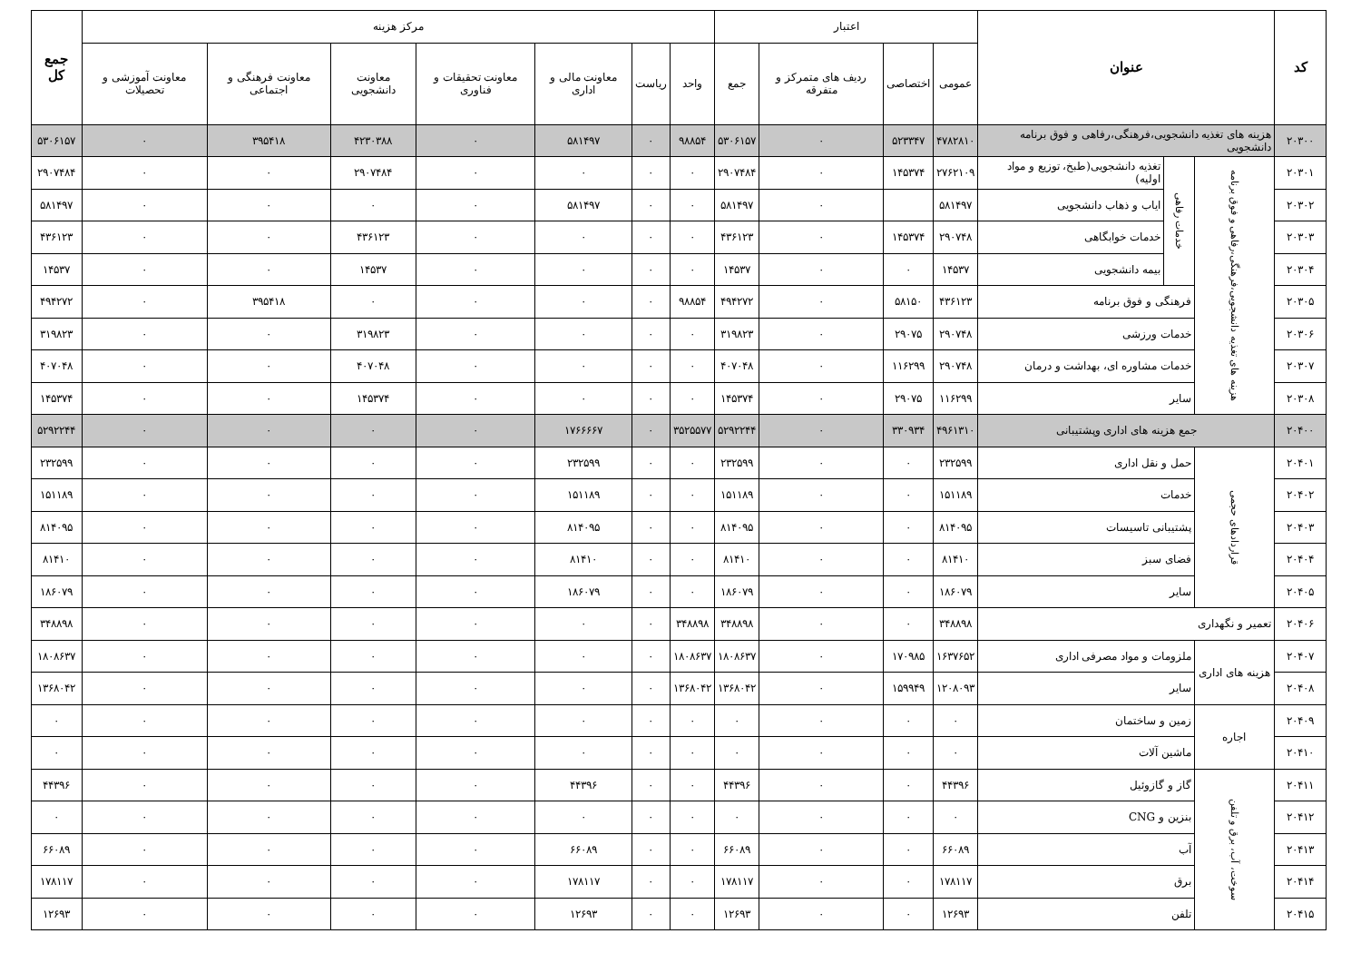| کد | عنوان | | | اعتبار | | | | مرکز هزینه | | | | | | | جمع کل |
| --- | --- | --- | --- | --- | --- | --- | --- | --- | --- | --- | --- | --- | --- | --- | --- |
| | | | | عمومی | اختصاصی | ردیف های متمرکز و متفرقه | جمع | واحد | ریاست | معاونت مالی و اداری | معاونت تحقیقات و فناوری | معاونت دانشجویی | معاونت فرهنگی و اجتماعی | معاونت آموزشی و تحصیلات | |
| ۲۰۳۰۰ | هزینه های تغذیه دانشجویی،فرهنگی،رفاهی و فوق برنامه دانشجویی | | | ۴۷۸۲۸۱۰ | ۵۲۳۳۴۷ | ۰ | ۵۳۰۶۱۵۷ | ۹۸۸۵۴ | ۰ | ۵۸۱۴۹۷ | ۰ | ۴۲۳۰۳۸۸ | ۳۹۵۴۱۸ | ۰ | ۵۳۰۶۱۵۷ |
| ۲۰۳۰۱ | هزینه های تغذیه دانشجویی،فرهنگی،رفاهی و فوق برنامه | خدمات رفاهی | تغذیه دانشجویی(طبخ، توزیع و مواد اولیه) | ۲۷۶۲۱۰۹ | ۱۴۵۳۷۴ | ۰ | ۲۹۰۷۴۸۴ | ۰ | ۰ | ۰ | ۰ | ۲۹۰۷۴۸۴ | ۰ | ۰ | ۲۹۰۷۴۸۴ |
| ۲۰۳۰۲ | | | ایاب و ذهاب دانشجویی | ۵۸۱۴۹۷ | | ۰ | ۵۸۱۴۹۷ | ۰ | ۰ | ۵۸۱۴۹۷ | ۰ | ۰ | ۰ | ۰ | ۵۸۱۴۹۷ |
| ۲۰۳۰۳ | | | خدمات خوابگاهی | ۲۹۰۷۴۸ | ۱۴۵۳۷۴ | ۰ | ۴۳۶۱۲۳ | ۰ | ۰ | ۰ | ۰ | ۴۳۶۱۲۳ | ۰ | ۰ | ۴۳۶۱۲۳ |
| ۲۰۳۰۴ | | | بیمه دانشجویی | ۱۴۵۳۷ | ۰ | ۰ | ۱۴۵۳۷ | ۰ | ۰ | ۰ | ۰ | ۱۴۵۳۷ | ۰ | ۰ | ۱۴۵۳۷ |
| ۲۰۳۰۵ | | فرهنگی و فوق برنامه | | ۴۳۶۱۲۳ | ۵۸۱۵۰ | ۰ | ۴۹۴۲۷۲ | ۹۸۸۵۴ | ۰ | ۰ | ۰ | ۰ | ۳۹۵۴۱۸ | ۰ | ۴۹۴۲۷۲ |
| ۲۰۳۰۶ | | خدمات ورزشی | | ۲۹۰۷۴۸ | ۲۹۰۷۵ | ۰ | ۳۱۹۸۲۳ | ۰ | ۰ | ۰ | ۰ | ۳۱۹۸۲۳ | ۰ | ۰ | ۳۱۹۸۲۳ |
| ۲۰۳۰۷ | | خدمات مشاوره ای، بهداشت و درمان | | ۲۹۰۷۴۸ | ۱۱۶۲۹۹ | ۰ | ۴۰۷۰۴۸ | ۰ | ۰ | ۰ | ۰ | ۴۰۷۰۴۸ | ۰ | ۰ | ۴۰۷۰۴۸ |
| ۲۰۳۰۸ | | سایر | | ۱۱۶۲۹۹ | ۲۹۰۷۵ | ۰ | ۱۴۵۳۷۴ | ۰ | ۰ | ۰ | ۰ | ۱۴۵۳۷۴ | ۰ | ۰ | ۱۴۵۳۷۴ |
| ۲۰۴۰۰ | جمع هزینه های اداری وپشتیبانی | | | ۴۹۶۱۳۱۰ | ۳۳۰۹۳۴ | ۰ | ۵۲۹۲۲۴۴ | ۳۵۲۵۵۷۷ | ۰ | ۱۷۶۶۶۶۷ | ۰ | ۰ | ۰ | ۰ | ۵۲۹۲۲۴۴ |
| ۲۰۴۰۱ | قراردادهای حجمی | حمل و نقل اداری | | ۲۳۲۵۹۹ | ۰ | ۰ | ۲۳۲۵۹۹ | ۰ | ۰ | ۲۳۲۵۹۹ | ۰ | ۰ | ۰ | ۰ | ۲۳۲۵۹۹ |
| ۲۰۴۰۲ | | خدمات | | ۱۵۱۱۸۹ | ۰ | ۰ | ۱۵۱۱۸۹ | ۰ | ۰ | ۱۵۱۱۸۹ | ۰ | ۰ | ۰ | ۰ | ۱۵۱۱۸۹ |
| ۲۰۴۰۳ | | پشتیبانی تاسیسات | | ۸۱۴۰۹۵ | ۰ | ۰ | ۸۱۴۰۹۵ | ۰ | ۰ | ۸۱۴۰۹۵ | ۰ | ۰ | ۰ | ۰ | ۸۱۴۰۹۵ |
| ۲۰۴۰۴ | | فضای سبز | | ۸۱۴۱۰ | ۰ | ۰ | ۸۱۴۱۰ | ۰ | ۰ | ۸۱۴۱۰ | ۰ | ۰ | ۰ | ۰ | ۸۱۴۱۰ |
| ۲۰۴۰۵ | | سایر | | ۱۸۶۰۷۹ | ۰ | ۰ | ۱۸۶۰۷۹ | ۰ | ۰ | ۱۸۶۰۷۹ | ۰ | ۰ | ۰ | ۰ | ۱۸۶۰۷۹ |
| ۲۰۴۰۶ | تعمیر و نگهداری | | | ۳۴۸۸۹۸ | ۰ | ۰ | ۳۴۸۸۹۸ | ۳۴۸۸۹۸ | ۰ | ۰ | ۰ | ۰ | ۰ | ۰ | ۳۴۸۸۹۸ |
| ۲۰۴۰۷ | هزینه های اداری | ملزومات و مواد مصرفی اداری | | ۱۶۳۷۶۵۲ | ۱۷۰۹۸۵ | ۰ | ۱۸۰۸۶۳۷ | ۱۸۰۸۶۳۷ | ۰ | ۰ | ۰ | ۰ | ۰ | ۰ | ۱۸۰۸۶۳۷ |
| ۲۰۴۰۸ | | سایر | | ۱۲۰۸۰۹۳ | ۱۵۹۹۴۹ | ۰ | ۱۳۶۸۰۴۲ | ۱۳۶۸۰۴۲ | ۰ | ۰ | ۰ | ۰ | ۰ | ۰ | ۱۳۶۸۰۴۲ |
| ۲۰۴۰۹ | اجاره | زمین و ساختمان | | ۰ | ۰ | ۰ | ۰ | ۰ | ۰ | ۰ | ۰ | ۰ | ۰ | ۰ | ۰ |
| ۲۰۴۱۰ | | ماشین آلات | | ۰ | ۰ | ۰ | ۰ | ۰ | ۰ | ۰ | ۰ | ۰ | ۰ | ۰ | ۰ |
| ۲۰۴۱۱ | سوخت، آب، برق و تلفن | گاز و گازوئیل | | ۴۴۳۹۶ | ۰ | ۰ | ۴۴۳۹۶ | ۰ | ۰ | ۴۴۳۹۶ | ۰ | ۰ | ۰ | ۰ | ۴۴۳۹۶ |
| ۲۰۴۱۲ | | بنزین و CNG | | ۰ | ۰ | ۰ | ۰ | ۰ | ۰ | ۰ | ۰ | ۰ | ۰ | ۰ | ۰ |
| ۲۰۴۱۳ | | آب | | ۶۶۰۸۹ | ۰ | ۰ | ۶۶۰۸۹ | ۰ | ۰ | ۶۶۰۸۹ | ۰ | ۰ | ۰ | ۰ | ۶۶۰۸۹ |
| ۲۰۴۱۴ | | برق | | ۱۷۸۱۱۷ | ۰ | ۰ | ۱۷۸۱۱۷ | ۰ | ۰ | ۱۷۸۱۱۷ | ۰ | ۰ | ۰ | ۰ | ۱۷۸۱۱۷ |
| ۲۰۴۱۵ | | تلفن | | ۱۲۶۹۳ | ۰ | ۰ | ۱۲۶۹۳ | ۰ | ۰ | ۱۲۶۹۳ | ۰ | ۰ | ۰ | ۰ | ۱۲۶۹۳ |